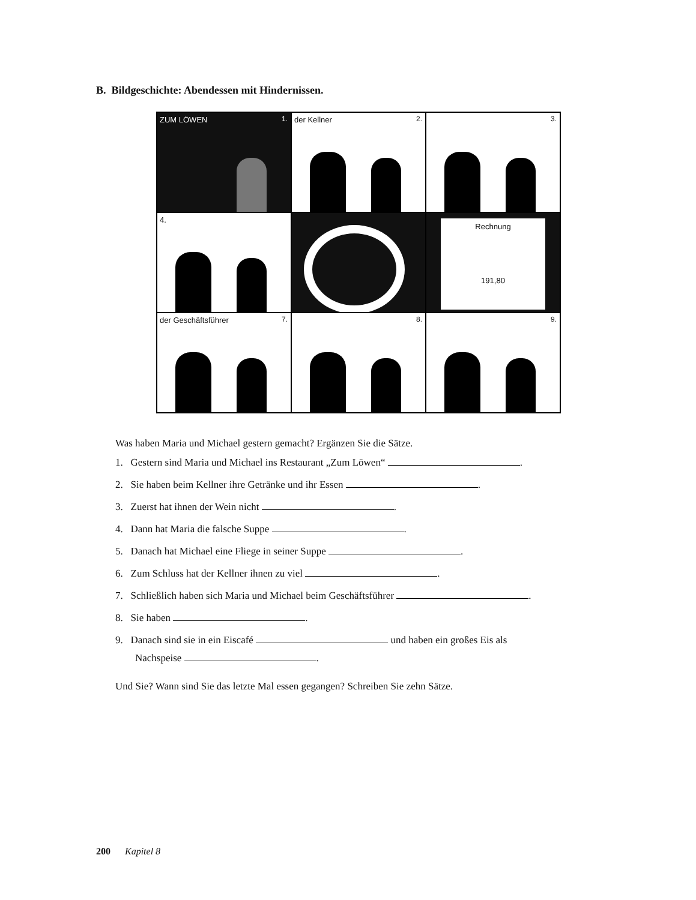B. Bildgeschichte: Abendessen mit Hindernissen.
ZUM LÖWEN 1.
der Kellner 2.
3.
4.
Rechnung
191,80
der Geschäftsführer 7.
8.
9.
Was haben Maria und Michael gestern gemacht? Ergänzen Sie die Sätze.
1. Gestern sind Maria und Michael ins Restaurant „Zum Löwen“ .
2. Sie haben beim Kellner ihre Getränke und ihr Essen .
3. Zuerst hat ihnen der Wein nicht .
4. Dann hat Maria die falsche Suppe .
5. Danach hat Michael eine Fliege in seiner Suppe .
6. Zum Schluss hat der Kellner ihnen zu viel .
7. Schließlich haben sich Maria und Michael beim Geschäftsführer .
8. Sie haben .
9. Danach sind sie in ein Eiscafé und haben ein großes Eis als
Nachspeise .
Und Sie? Wann sind Sie das letzte Mal essen gegangen? Schreiben Sie zehn Sätze.
200 Kapitel 8